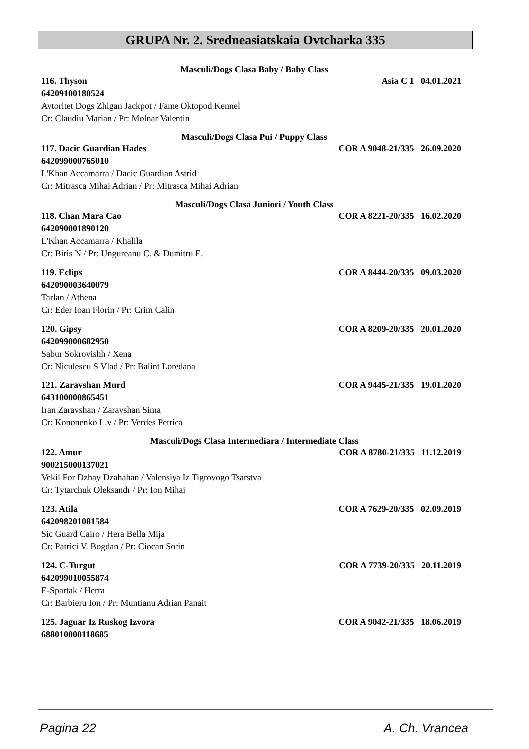GRUPA Nr. 2. Sredneasiatskaia Ovtcharka 335
Masculi/Dogs Clasa Baby / Baby Class
116. Thyson Asia C 1 04.01.2021
64209100180524
Avtoritet Dogs Zhigan Jackpot / Fame Oktopod Kennel
Cr: Claudiu Marian / Pr: Molnar Valentin
Masculi/Dogs Clasa Pui / Puppy Class
117. Dacic Guardian Hades COR A 9048-21/335 26.09.2020
642099000765010
L'Khan Accamarra / Dacic Guardian Astrid
Cr: Mitrasca Mihai Adrian / Pr: Mitrasca Mihai Adrian
Masculi/Dogs Clasa Juniori / Youth Class
118. Chan Mara Cao COR A 8221-20/335 16.02.2020
642090001890120
L'Khan Accamarra / Khalila
Cr: Biris N / Pr: Ungureanu C. & Dumitru E.
119. Eclips COR A 8444-20/335 09.03.2020
642090003640079
Tarlan / Athena
Cr: Eder Ioan Florin / Pr: Crim Calin
120. Gipsy COR A 8209-20/335 20.01.2020
642099000682950
Sabur Sokrovishh / Xena
Cr: Niculescu S Vlad / Pr: Balint Loredana
121. Zaravshan Murd COR A 9445-21/335 19.01.2020
643100000865451
Iran Zaravshan / Zaravshan Sima
Cr: Kononenko L.v / Pr: Verdes Petrica
Masculi/Dogs Clasa Intermediara / Intermediate Class
122. Amur COR A 8780-21/335 11.12.2019
900215000137021
Vekil For Dzhay Dzahahan / Valensiya Iz Tigrovogo Tsarstva
Cr: Tytarchuk Oleksandr / Pr: Ion Mihai
123. Atila COR A 7629-20/335 02.09.2019
642098201081584
Sic Guard Cairo / Hera Bella Mija
Cr: Patrici V. Bogdan / Pr: Ciocan Sorin
124. C-Turgut COR A 7739-20/335 20.11.2019
642099010055874
E-Spartak / Herra
Cr: Barbieru Ion / Pr: Muntianu Adrian Panait
125. Jaguar Iz Ruskog Izvora COR A 9042-21/335 18.06.2019
688010000118685
Pagina 22 A. Ch. Vrancea